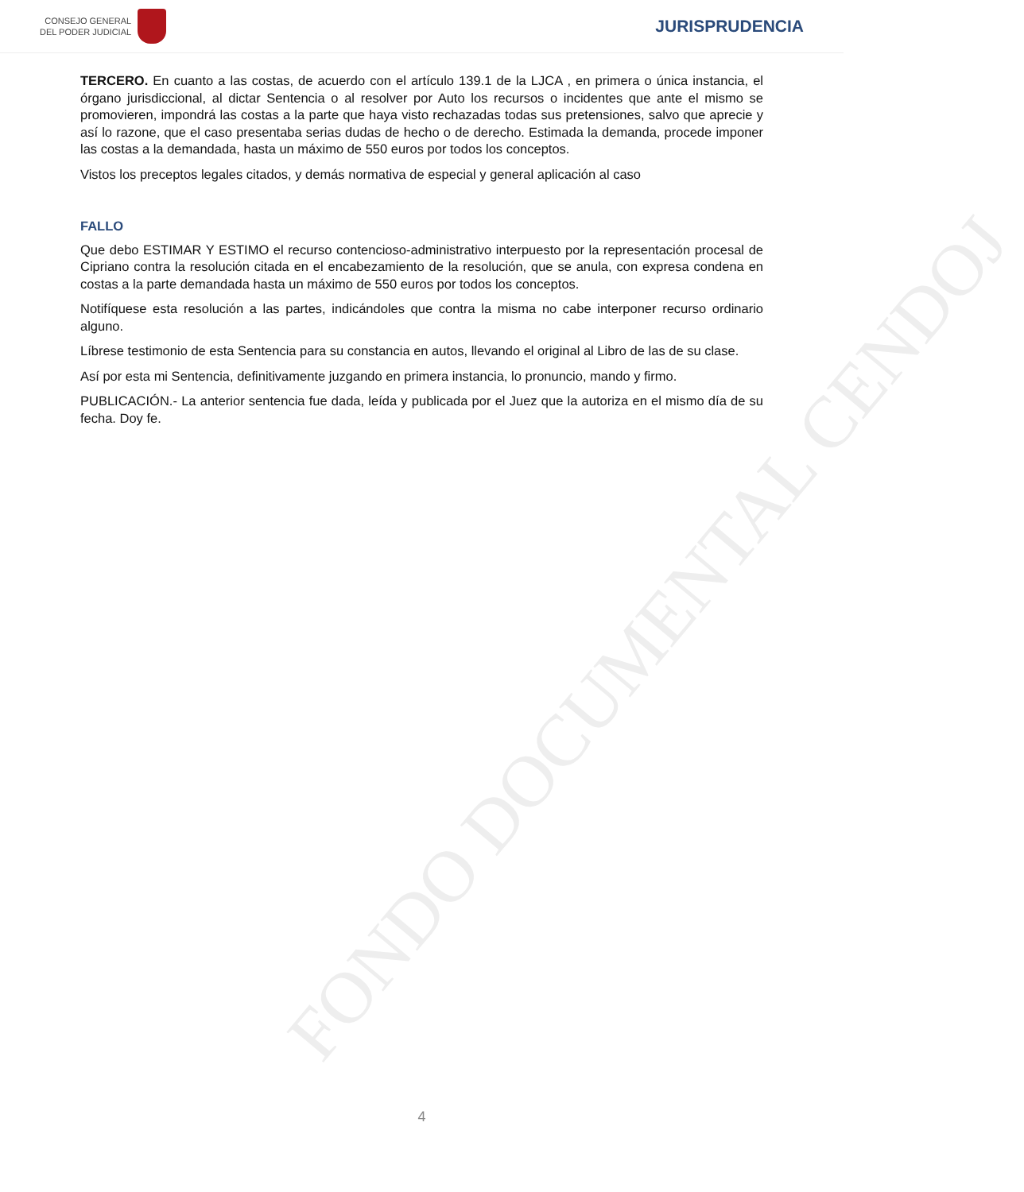CONSEJO GENERAL
DEL PODER JUDICIAL
JURISPRUDENCIA
FONDO DOCUMENTAL CENDOJ
TERCERO. En cuanto a las costas, de acuerdo con el artículo 139.1 de la LJCA , en primera o única instancia, el órgano jurisdiccional, al dictar Sentencia o al resolver por Auto los recursos o incidentes que ante el mismo se promovieren, impondrá las costas a la parte que haya visto rechazadas todas sus pretensiones, salvo que aprecie y así lo razone, que el caso presentaba serias dudas de hecho o de derecho. Estimada la demanda, procede imponer las costas a la demandada, hasta un máximo de 550 euros por todos los conceptos.
Vistos los preceptos legales citados, y demás normativa de especial y general aplicación al caso
FALLO
Que debo ESTIMAR Y ESTIMO el recurso contencioso-administrativo interpuesto por la representación procesal de Cipriano contra la resolución citada en el encabezamiento de la resolución, que se anula, con expresa condena en costas a la parte demandada hasta un máximo de 550 euros por todos los conceptos.
Notifíquese esta resolución a las partes, indicándoles que contra la misma no cabe interponer recurso ordinario alguno.
Líbrese testimonio de esta Sentencia para su constancia en autos, llevando el original al Libro de las de su clase.
Así por esta mi Sentencia, definitivamente juzgando en primera instancia, lo pronuncio, mando y firmo.
PUBLICACIÓN.- La anterior sentencia fue dada, leída y publicada por el Juez que la autoriza en el mismo día de su fecha. Doy fe.
4